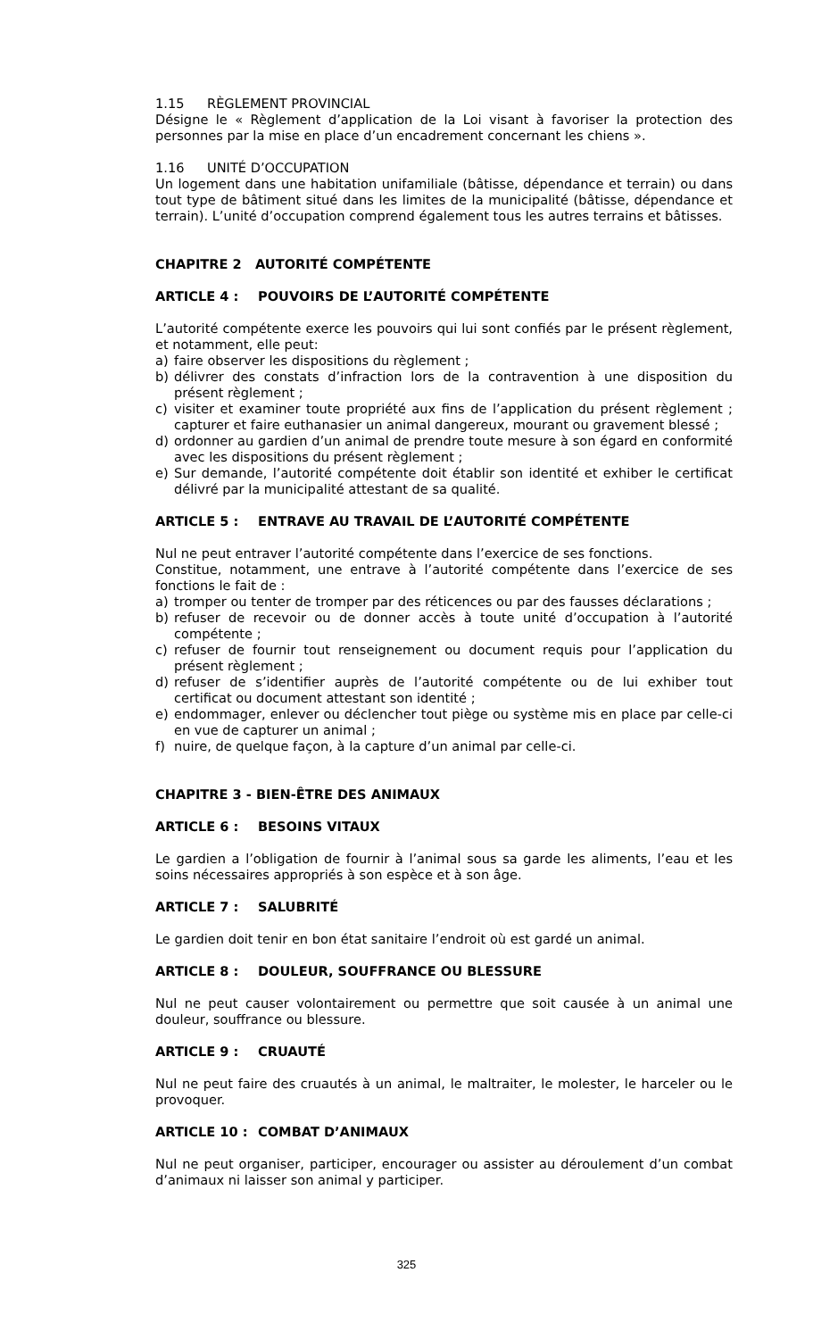1.15 RÈGLEMENT PROVINCIAL
Désigne le « Règlement d’application de la Loi visant à favoriser la protection des personnes par la mise en place d’un encadrement concernant les chiens ».
1.16 UNITÉ D’OCCUPATION
Un logement dans une habitation unifamiliale (bâtisse, dépendance et terrain) ou dans tout type de bâtiment situé dans les limites de la municipalité (bâtisse, dépendance et terrain). L’unité d’occupation comprend également tous les autres terrains et bâtisses.
CHAPITRE 2 AUTORITÉ COMPÉTENTE
ARTICLE 4 : POUVOIRS DE L’AUTORITÉ COMPÉTENTE
L’autorité compétente exerce les pouvoirs qui lui sont confiés par le présent règlement, et notamment, elle peut:
a) faire observer les dispositions du règlement ;
b) délivrer des constats d’infraction lors de la contravention à une disposition du présent règlement ;
c) visiter et examiner toute propriété aux fins de l’application du présent règlement ; capturer et faire euthanasier un animal dangereux, mourant ou gravement blessé ;
d) ordonner au gardien d’un animal de prendre toute mesure à son égard en conformité avec les dispositions du présent règlement ;
e) Sur demande, l’autorité compétente doit établir son identité et exhiber le certificat délivré par la municipalité attestant de sa qualité.
ARTICLE 5 : ENTRAVE AU TRAVAIL DE L’AUTORITÉ COMPÉTENTE
Nul ne peut entraver l’autorité compétente dans l’exercice de ses fonctions.
Constitue, notamment, une entrave à l’autorité compétente dans l’exercice de ses fonctions le fait de :
a) tromper ou tenter de tromper par des réticences ou par des fausses déclarations ;
b) refuser de recevoir ou de donner accès à toute unité d’occupation à l’autorité compétente ;
c) refuser de fournir tout renseignement ou document requis pour l’application du présent règlement ;
d) refuser de s’identifier auprès de l’autorité compétente ou de lui exhiber tout certificat ou document attestant son identité ;
e) endommager, enlever ou déclencher tout piège ou système mis en place par celle-ci en vue de capturer un animal ;
f) nuire, de quelque façon, à la capture d’un animal par celle-ci.
CHAPITRE 3 - BIEN-ÊTRE DES ANIMAUX
ARTICLE 6 : BESOINS VITAUX
Le gardien a l’obligation de fournir à l’animal sous sa garde les aliments, l’eau et les soins nécessaires appropriés à son espèce et à son âge.
ARTICLE 7 : SALUBRITÉ
Le gardien doit tenir en bon état sanitaire l’endroit où est gardé un animal.
ARTICLE 8 : DOULEUR, SOUFFRANCE OU BLESSURE
Nul ne peut causer volontairement ou permettre que soit causée à un animal une douleur, souffrance ou blessure.
ARTICLE 9 : CRUAUTÉ
Nul ne peut faire des cruautés à un animal, le maltraiter, le molester, le harceler ou le provoquer.
ARTICLE 10 : COMBAT D’ANIMAUX
Nul ne peut organiser, participer, encourager ou assister au déroulement d’un combat d’animaux ni laisser son animal y participer.
325